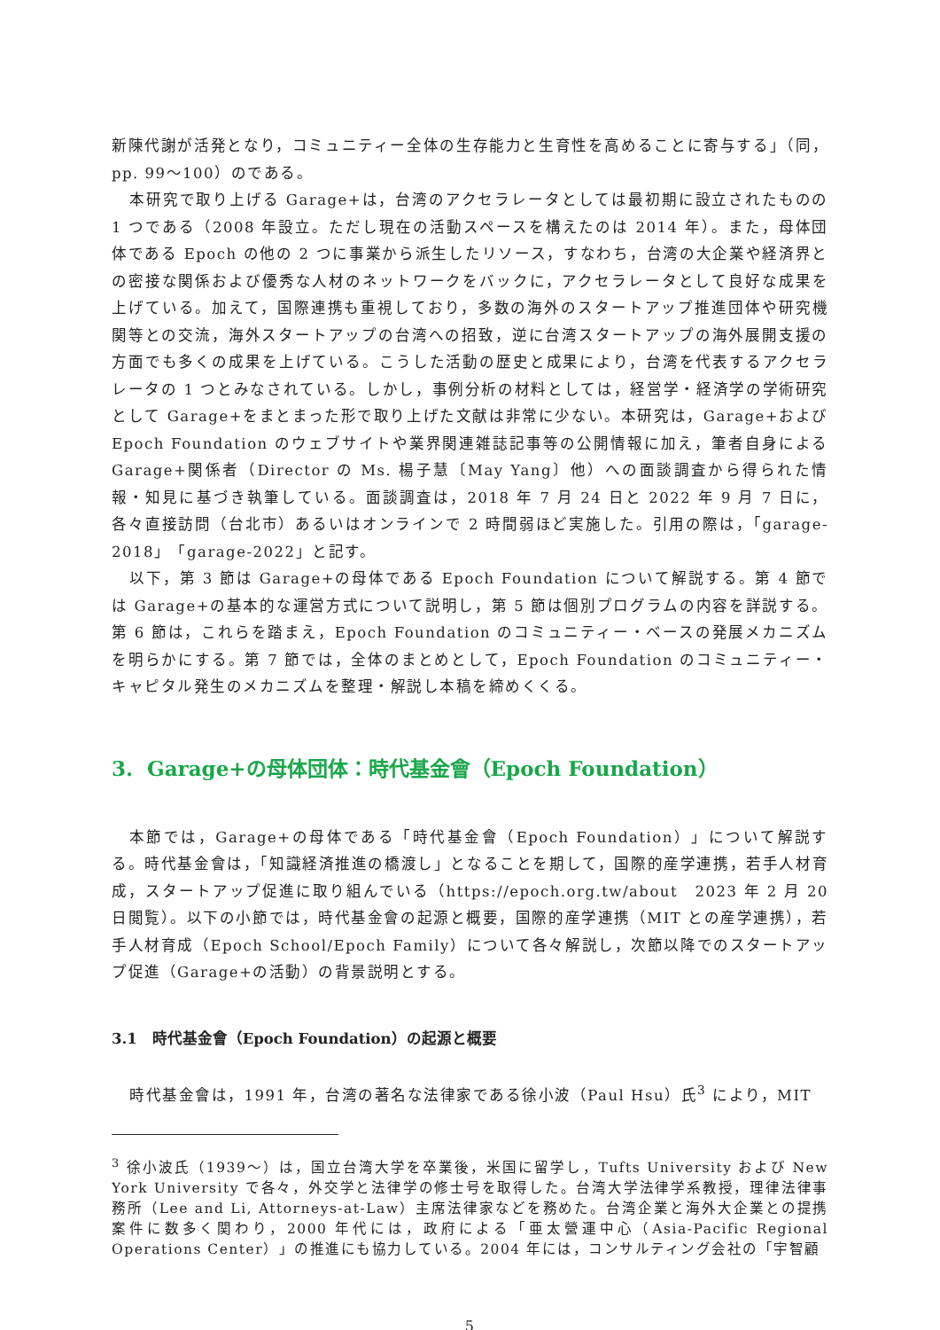新陳代謝が活発となり，コミュニティー全体の生存能力と生育性を高めることに寄与する」（同，pp. 99～100）のである。
本研究で取り上げる Garage+は，台湾のアクセラレータとしては最初期に設立されたものの 1 つである（2008 年設立。ただし現在の活動スペースを構えたのは 2014 年）。また，母体団体である Epoch の他の 2 つに事業から派生したリソース，すなわち，台湾の大企業や経済界との密接な関係および優秀な人材のネットワークをバックに，アクセラレータとして良好な成果を上げている。加えて，国際連携も重視しており，多数の海外のスタートアップ推進団体や研究機関等との交流，海外スタートアップの台湾への招致，逆に台湾スタートアップの海外展開支援の方面でも多くの成果を上げている。こうした活動の歴史と成果により，台湾を代表するアクセラレータの 1 つとみなされている。しかし，事例分析の材料としては，経営学・経済学の学術研究として Garage+をまとまった形で取り上げた文献は非常に少ない。本研究は，Garage+および Epoch Foundation のウェブサイトや業界関連雑誌記事等の公開情報に加え，筆者自身による Garage+関係者（Director の Ms. 楊子慧〔May Yang〕他）への面談調査から得られた情報・知見に基づき執筆している。面談調査は，2018 年 7 月 24 日と 2022 年 9 月 7 日に，各々直接訪問（台北市）あるいはオンラインで 2 時間弱ほど実施した。引用の際は，「garage-2018」「garage-2022」と記す。
以下，第 3 節は Garage+の母体である Epoch Foundation について解説する。第 4 節では Garage+の基本的な運営方式について説明し，第 5 節は個別プログラムの内容を詳説する。第 6 節は，これらを踏まえ，Epoch Foundation のコミュニティー・ベースの発展メカニズムを明らかにする。第 7 節では，全体のまとめとして，Epoch Foundation のコミュニティー・キャピタル発生のメカニズムを整理・解説し本稿を締めくくる。
3. Garage+の母体団体：時代基金會（Epoch Foundation）
本節では，Garage+の母体である「時代基金會（Epoch Foundation）」について解説する。時代基金會は，「知識経済推進の橋渡し」となることを期して，国際的産学連携，若手人材育成，スタートアップ促進に取り組んでいる（https://epoch.org.tw/about　2023 年 2 月 20 日閲覧）。以下の小節では，時代基金會の起源と概要，国際的産学連携（MIT との産学連携），若手人材育成（Epoch School/Epoch Family）について各々解説し，次節以降でのスタートアップ促進（Garage+の活動）の背景説明とする。
3.1　時代基金會（Epoch Foundation）の起源と概要
時代基金會は，1991 年，台湾の著名な法律家である徐小波（Paul Hsu）氏<sup>3</sup> により，MIT
<sup>3</sup> 徐小波氏（1939～）は，国立台湾大学を卒業後，米国に留学し，Tufts University および New York University で各々，外交学と法律学の修士号を取得した。台湾大学法律学系教授，理律法律事務所（Lee and Li, Attorneys-at-Law）主席法律家などを務めた。台湾企業と海外大企業との提携案件に数多く関わり，2000 年代には，政府による「亜太營運中心（Asia-Pacific Regional Operations Center）」の推進にも協力している。2004 年には，コンサルティング会社の「宇智顧
5